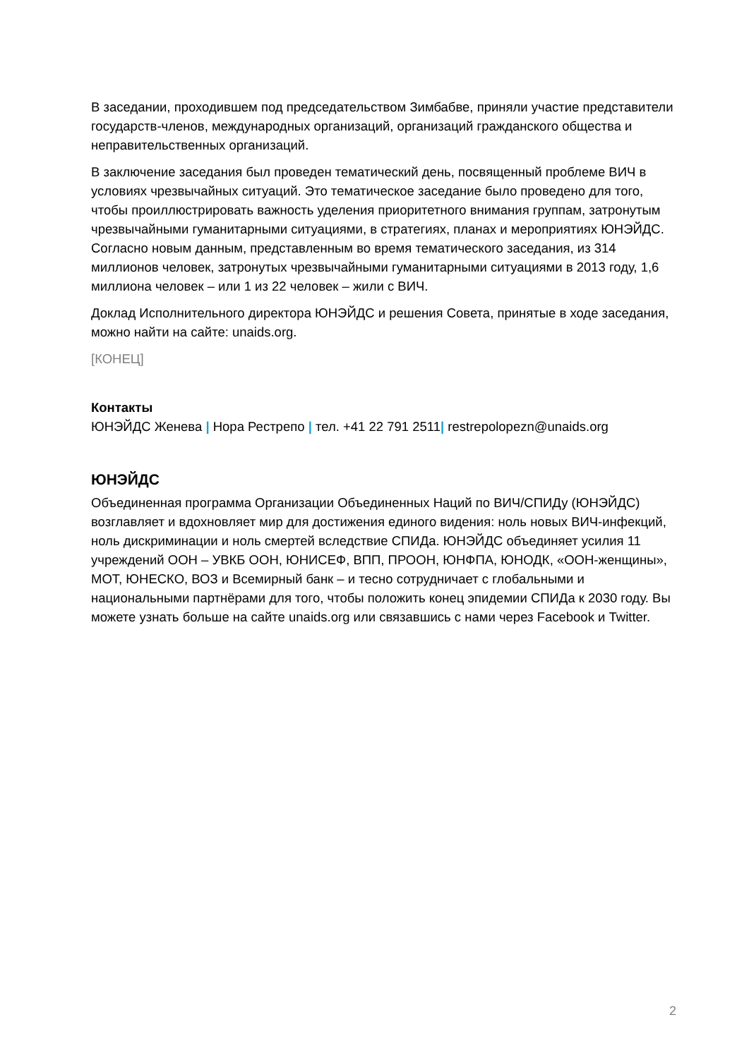В заседании, проходившем под председательством Зимбабве, приняли участие представители государств-членов, международных организаций, организаций гражданского общества и неправительственных организаций.
В заключение заседания был проведен тематический день, посвященный проблеме ВИЧ в условиях чрезвычайных ситуаций. Это тематическое заседание было проведено для того, чтобы проиллюстрировать важность уделения приоритетного внимания группам, затронутым чрезвычайными гуманитарными ситуациями, в стратегиях, планах и мероприятиях ЮНЭЙДС. Согласно новым данным, представленным во время тематического заседания, из 314 миллионов человек, затронутых чрезвычайными гуманитарными ситуациями в 2013 году, 1,6 миллиона человек – или 1 из 22 человек – жили с ВИЧ.
Доклад Исполнительного директора ЮНЭЙДС и решения Совета, принятые в ходе заседания, можно найти на сайте: unaids.org.
[КОНЕЦ]
Контакты
ЮНЭЙДС Женева | Нора Рестрепо | тел. +41 22 791 2511| restrepolopezn@unaids.org
ЮНЭЙДС
Объединенная программа Организации Объединенных Наций по ВИЧ/СПИДу (ЮНЭЙДС) возглавляет и вдохновляет мир для достижения единого видения: ноль новых ВИЧ-инфекций, ноль дискриминации и ноль смертей вследствие СПИДа. ЮНЭЙДС объединяет усилия 11 учреждений ООН – УВКБ ООН, ЮНИСЕФ, ВПП, ПРООН, ЮНФПА, ЮНОДК, «ООН-женщины», МОТ, ЮНЕСКО, ВОЗ и Всемирный банк – и тесно сотрудничает с глобальными и национальными партнёрами для того, чтобы положить конец эпидемии СПИДа к 2030 году. Вы можете узнать больше на сайте unaids.org или связавшись с нами через Facebook и Twitter.
2